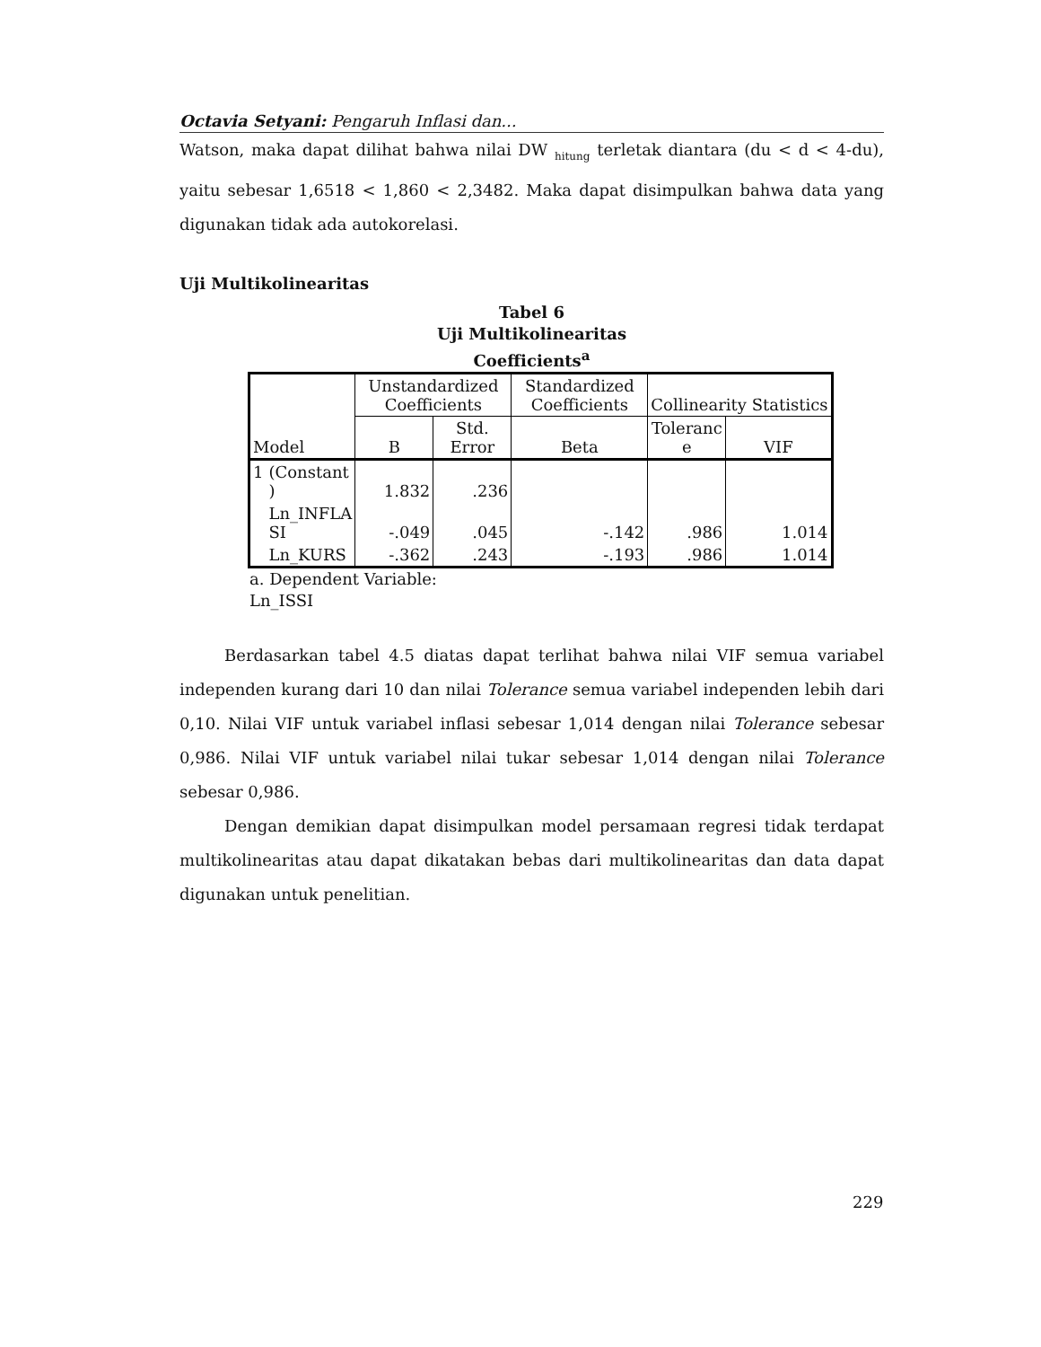Octavia Setyani: Pengaruh Inflasi dan...
Watson, maka dapat dilihat bahwa nilai DW <sub>hitung</sub> terletak diantara (du < d < 4-du), yaitu sebesar 1,6518 < 1,860 < 2,3482. Maka dapat disimpulkan bahwa data yang digunakan tidak ada autokorelasi.
Uji Multikolinearitas
Tabel 6
Uji Multikolinearitas
Coefficients<sup>a</sup>
| Model | | Unstandardized Coefficients | | Standardized Coefficients | Collinearity Statistics | |
| --- | --- | --- | --- | --- | --- | --- |
| | | B | Std. Error | Beta | Toleranc e | VIF |
| 1 | (Constant ) | 1.832 | .236 | | | |
| | Ln_INFLA SI | -.049 | .045 | -.142 | .986 | 1.014 |
| | Ln_KURS | -.362 | .243 | -.193 | .986 | 1.014 |
a. Dependent Variable:
Ln_ISSI
Berdasarkan tabel 4.5 diatas dapat terlihat bahwa nilai VIF semua variabel independen kurang dari 10 dan nilai Tolerance semua variabel independen lebih dari 0,10. Nilai VIF untuk variabel inflasi sebesar 1,014 dengan nilai Tolerance sebesar 0,986. Nilai VIF untuk variabel nilai tukar sebesar 1,014 dengan nilai Tolerance sebesar 0,986.
Dengan demikian dapat disimpulkan model persamaan regresi tidak terdapat multikolinearitas atau dapat dikatakan bebas dari multikolinearitas dan data dapat digunakan untuk penelitian.
229